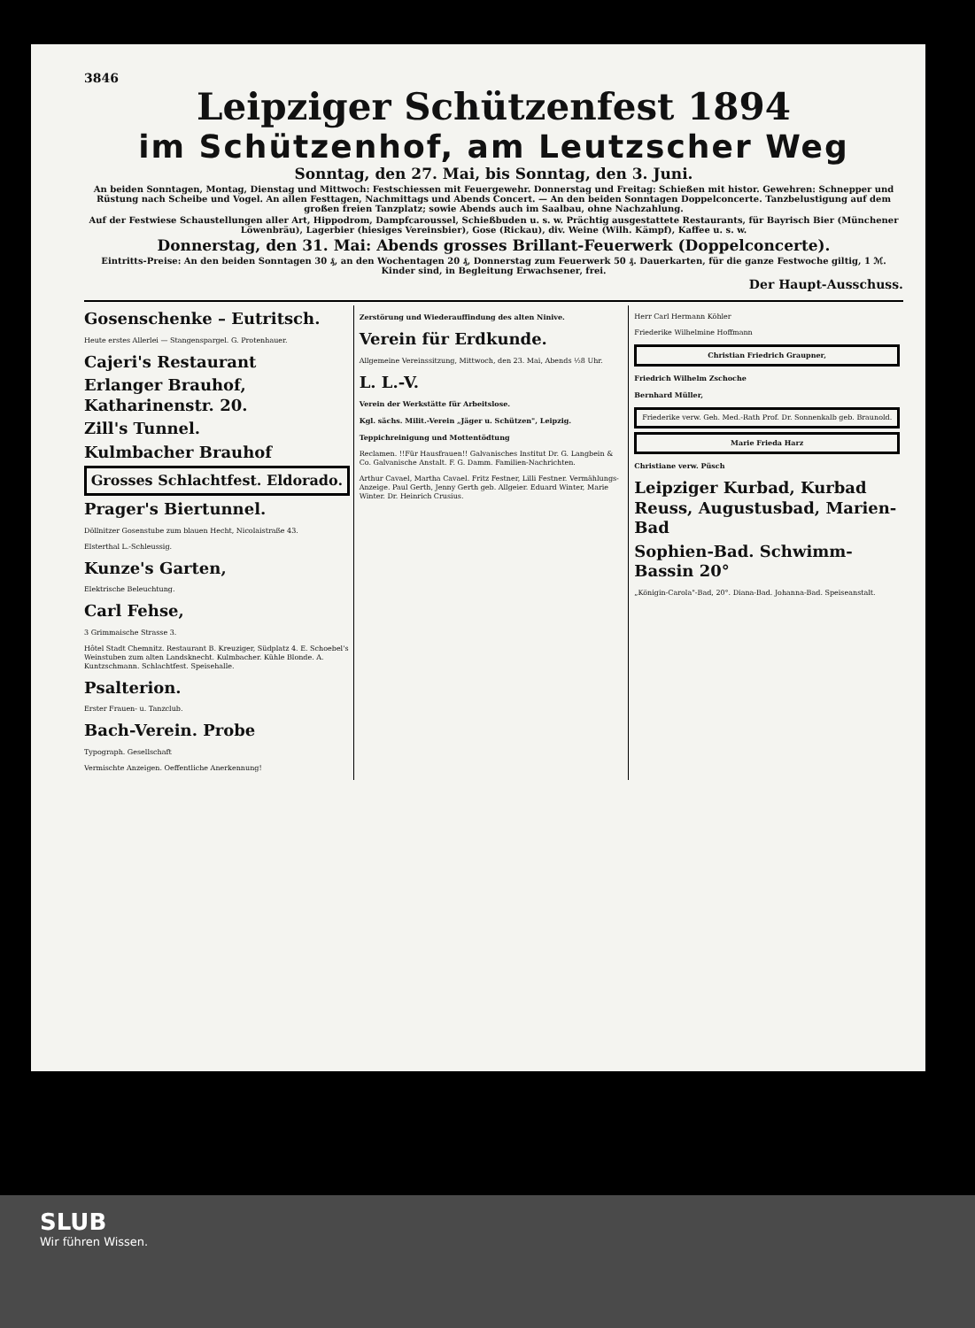3846
Leipziger Schützenfest 1894
im Schützenhof, am Leutzscher Weg
Sonntag, den 27. Mai, bis Sonntag, den 3. Juni.
An beiden Sonntagen, Montag, Dienstag und Mittwoch: Festschiessen mit Feuergewehr. Donnerstag und Freitag: Schießen mit histor. Gewehren: Schnepper und Rüstung nach Scheibe und Vogel. An allen Festtagen, Nachmittags und Abends Concert. — An den beiden Sonntagen Doppelconcerte. Tanzbelustigung auf dem großen freien Tanzplatz; sowie Abends auch im Saalbau, ohne Nachzahlung.
Auf der Festwiese Schaustellungen aller Art, Hippodrom, Dampfcaroussel, Schießbuden u. s. w. Prächtig ausgestattete Restaurants, für Bayrisch Bier (Münchener Löwenbräu), Lagerbier (hiesiges Vereinsbier), Gose (Rickau), div. Weine (Wilh. Kämpf), Kaffee u. s. w.
Donnerstag, den 31. Mai: Abends grosses Brillant-Feuerwerk (Doppelconcerte).
Eintritts-Preise: An den beiden Sonntagen 30 ₰, an den Wochentagen 20 ₰, Donnerstag zum Feuerwerk 50 ₰. Dauerkarten, für die ganze Festwoche giltig, 1 ℳ. Kinder sind, in Begleitung Erwachsener, frei.
Der Haupt-Ausschuss.
Gosenschenke – Eutritsch.
Heute erstes Allerlei — Stangenspargel. G. Protenhauer.
Cajeri's Restaurant
Erlanger Brauhof, Katharinenstr. 20.
Zill's Tunnel.
Kulmbacher Brauhof
Grosses Schlachtfest. Eldorado.
Prager's Biertunnel.
Döllnitzer Gosenstube zum blauen Hecht, Nicolaistraße 43.
Elsterthal L.-Schleussig.
Kunze's Garten,
Elektrische Beleuchtung.
Carl Fehse,
3 Grimmaische Strasse 3.
Hôtel Stadt Chemnitz. Restaurant B. Kreuziger, Südplatz 4. E. Schoebel's Weinstuben zum alten Landsknecht. Kulmbacher. Kühle Blonde. A. Kuntzschmann. Schlachtfest. Speisehalle.
Psalterion.
Erster Frauen- u. Tanzclub.
Bach-Verein. Probe
Typograph. Gesellschaft
Vermischte Anzeigen. Oeffentliche Anerkennung!
Zerstörung und Wiederauffindung des alten Ninive.
Verein für Erdkunde.
Allgemeine Vereinssitzung, Mittwoch, den 23. Mai, Abends ½8 Uhr.
L. L.-V.
Verein der Werkstätte für Arbeitslose.
Kgl. sächs. Milit.-Verein „Jäger u. Schützen", Leipzig.
Teppichreinigung und Mottentödtung
Reclamen. !!Für Hausfrauen!! Galvanisches Institut Dr. G. Langbein & Co. Galvanische Anstalt. F. G. Damm. Familien-Nachrichten.
Arthur Cavael, Martha Cavael. Fritz Festner, Lilli Festner. Vermählungs-Anzeige. Paul Gerth, Jenny Gerth geb. Allgeier. Eduard Winter, Marie Winter. Dr. Heinrich Crusius.
Herr Carl Hermann Köhler
Friederike Wilhelmine Hoffmann
Christian Friedrich Graupner,
Friedrich Wilhelm Zschoche
Bernhard Müller,
Friederike verw. Geh. Med.-Rath Prof. Dr. Sonnenkalb geb. Braunold.
Marie Frieda Harz
Christiane verw. Püsch
Leipziger Kurbad, Kurbad Reuss, Augustusbad, Marien-Bad
Sophien-Bad. Schwimm-Bassin 20°
„Königin-Carola"-Bad, 20°. Diana-Bad. Johanna-Bad. Speiseanstalt.
SLUB
Wir führen Wissen.